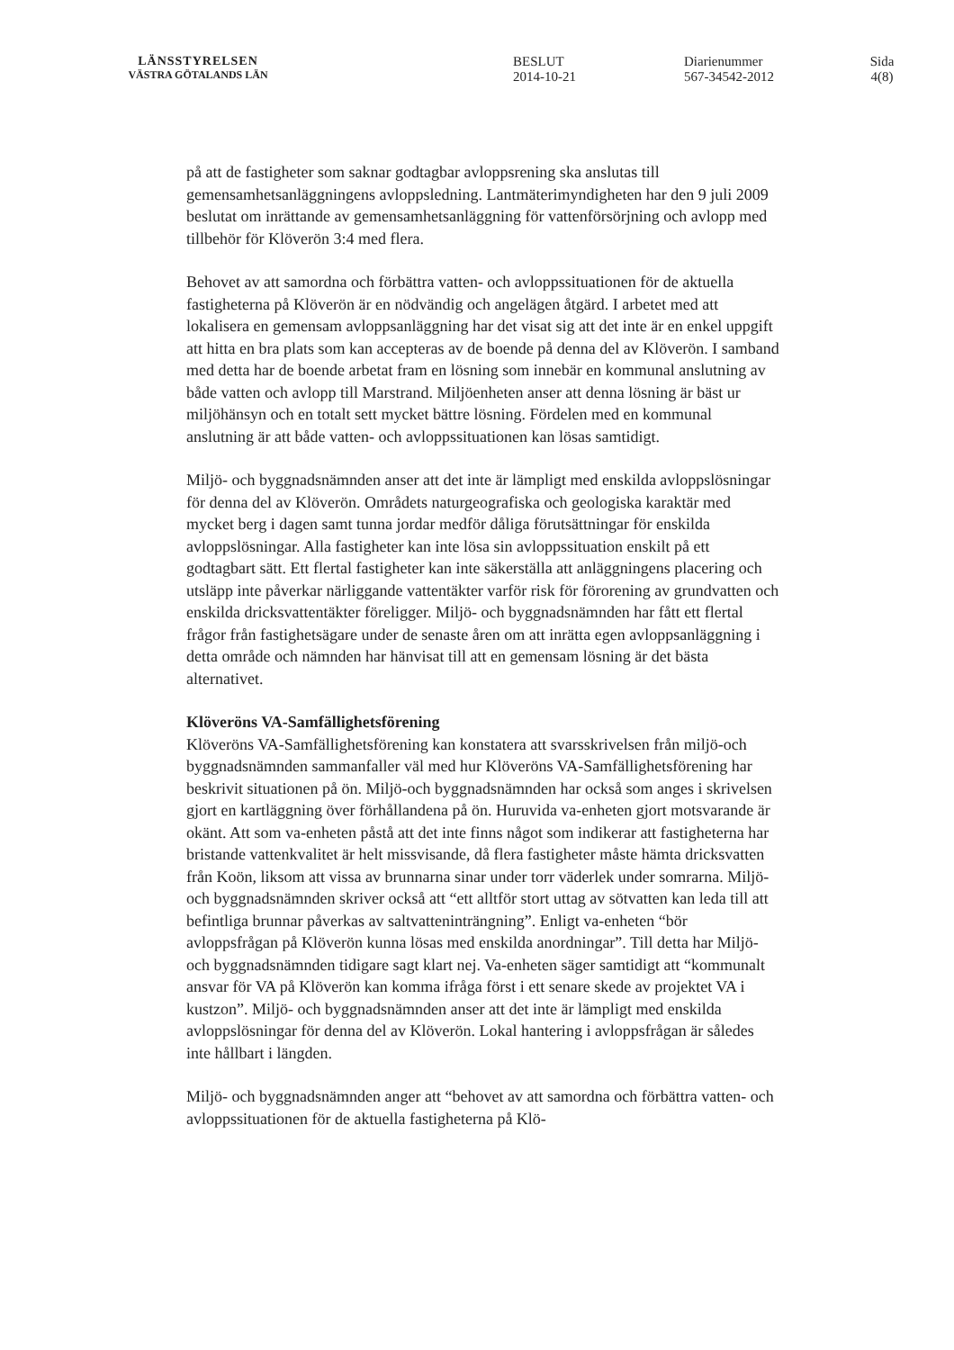LÄNSSTYRELSEN
VÄSTRA GÖTALANDS LÄN
BESLUT
2014-10-21
Diarienummer
567-34542-2012
Sida
4(8)
på att de fastigheter som saknar godtagbar avloppsrening ska anslutas till gemensamhetsanläggningens avloppsledning. Lantmäterimyndigheten har den 9 juli 2009 beslutat om inrättande av gemensamhetsanläggning för vattenförsörjning och avlopp med tillbehör för Klöverön 3:4 med flera.
Behovet av att samordna och förbättra vatten- och avloppssituationen för de aktuella fastigheterna på Klöverön är en nödvändig och angelägen åtgärd. I arbetet med att lokalisera en gemensam avloppsanläggning har det visat sig att det inte är en enkel uppgift att hitta en bra plats som kan accepteras av de boende på denna del av Klöverön. I samband med detta har de boende arbetat fram en lösning som innebär en kommunal anslutning av både vatten och avlopp till Marstrand. Miljöenheten anser att denna lösning är bäst ur miljöhänsyn och en totalt sett mycket bättre lösning. Fördelen med en kommunal anslutning är att både vatten- och avloppssituationen kan lösas samtidigt.
Miljö- och byggnadsnämnden anser att det inte är lämpligt med enskilda avloppslösningar för denna del av Klöverön. Områdets naturgeografiska och geologiska karaktär med mycket berg i dagen samt tunna jordar medför dåliga förutsättningar för enskilda avloppslösningar. Alla fastigheter kan inte lösa sin avloppssituation enskilt på ett godtagbart sätt. Ett flertal fastigheter kan inte säkerställa att anläggningens placering och utsläpp inte påverkar närliggande vattentäkter varför risk för förorening av grundvatten och enskilda dricksvattentäkter föreligger. Miljö- och byggnadsnämnden har fått ett flertal frågor från fastighetsägare under de senaste åren om att inrätta egen avloppsanläggning i detta område och nämnden har hänvisat till att en gemensam lösning är det bästa alternativet.
Klöveröns VA-Samfällighetsförening
Klöveröns VA-Samfällighetsförening kan konstatera att svarsskrivelsen från miljö-och byggnadsnämnden sammanfaller väl med hur Klöveröns VA-Samfällighetsförening har beskrivit situationen på ön. Miljö-och byggnadsnämnden har också som anges i skrivelsen gjort en kartläggning över förhållandena på ön. Huruvida va-enheten gjort motsvarande är okänt. Att som va-enheten påstå att det inte finns något som indikerar att fastigheterna har bristande vattenkvalitet är helt missvisande, då flera fastigheter måste hämta dricksvatten från Koön, liksom att vissa av brunnarna sinar under torr väderlek under somrarna. Miljö- och byggnadsnämnden skriver också att “ett alltför stort uttag av sötvatten kan leda till att befintliga brunnar påverkas av saltvatteninträngning”. Enligt va-enheten “bör avloppsfrågan på Klöverön kunna lösas med enskilda anordningar”. Till detta har Miljö-och byggnadsnämnden tidigare sagt klart nej. Va-enheten säger samtidigt att “kommunalt ansvar för VA på Klöverön kan komma ifråga först i ett senare skede av projektet VA i kustzon”. Miljö- och byggnadsnämnden anser att det inte är lämpligt med enskilda avloppslösningar för denna del av Klöverön. Lokal hantering i avloppsfrågan är således inte hållbart i längden.
Miljö- och byggnadsnämnden anger att “behovet av att samordna och förbättra vatten- och avloppssituationen för de aktuella fastigheterna på Klö-